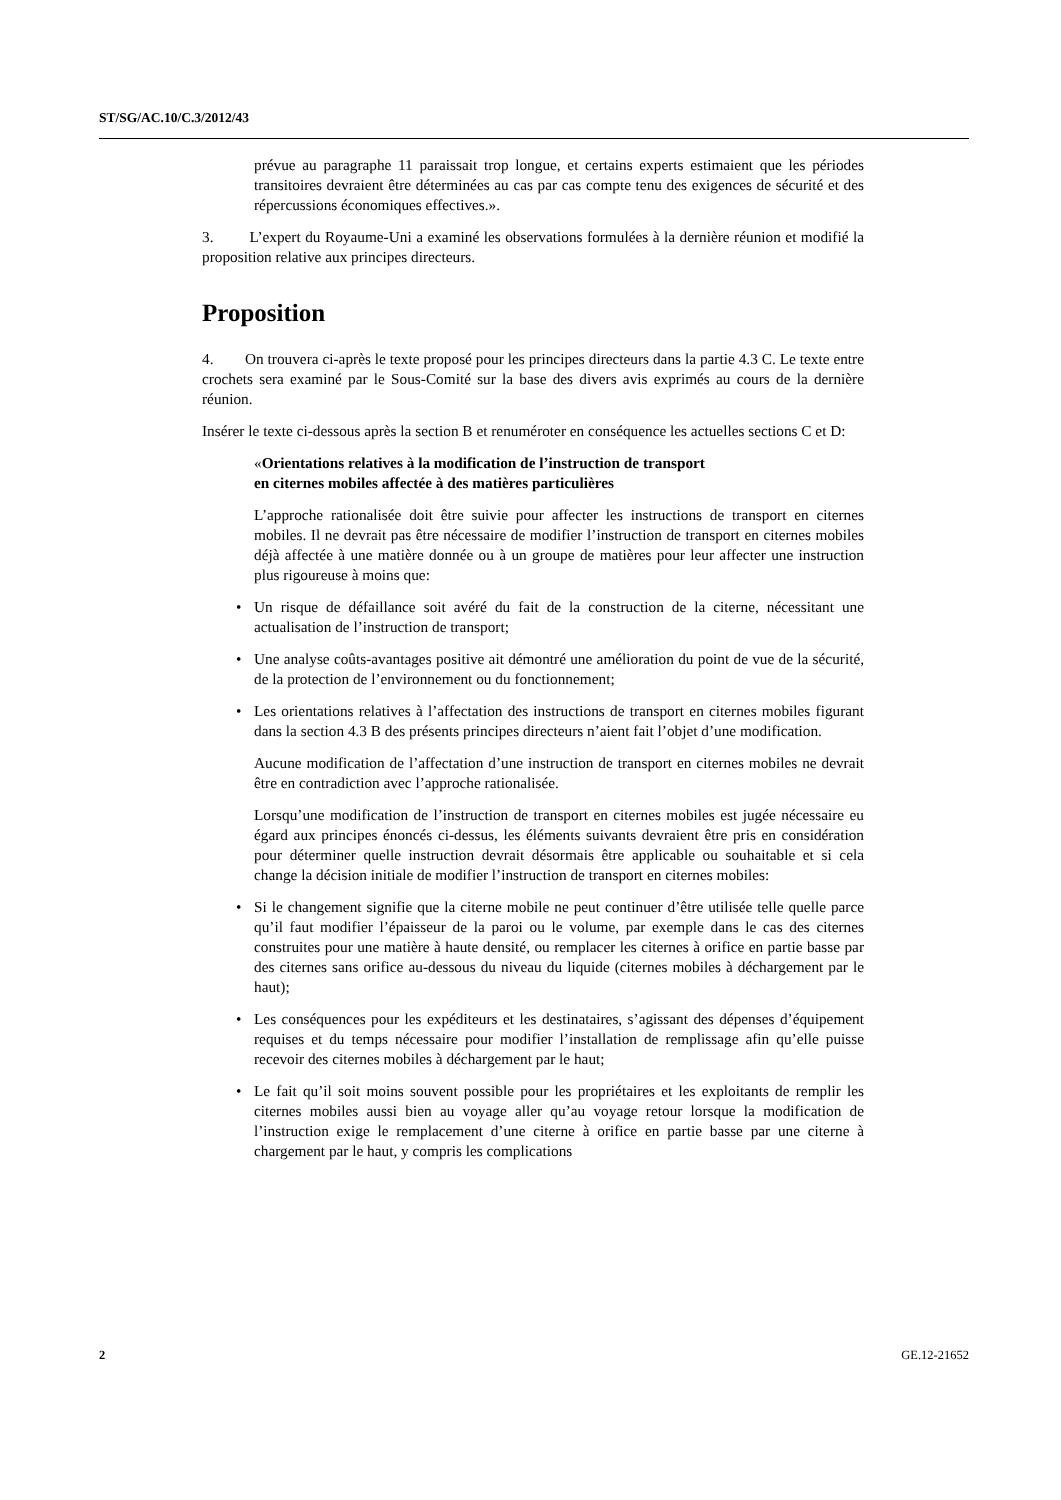ST/SG/AC.10/C.3/2012/43
prévue au paragraphe 11 paraissait trop longue, et certains experts estimaient que les périodes transitoires devraient être déterminées au cas par cas compte tenu des exigences de sécurité et des répercussions économiques effectives.».
3. L’expert du Royaume-Uni a examiné les observations formulées à la dernière réunion et modifié la proposition relative aux principes directeurs.
Proposition
4. On trouvera ci-après le texte proposé pour les principes directeurs dans la partie 4.3 C. Le texte entre crochets sera examiné par le Sous-Comité sur la base des divers avis exprimés au cours de la dernière réunion.
Insérer le texte ci-dessous après la section B et renuméroter en conséquence les actuelles sections C et D:
«Orientations relatives à la modification de l’instruction de transport
en citernes mobiles affectée à des matières particulières
L’approche rationalisée doit être suivie pour affecter les instructions de transport en citernes mobiles. Il ne devrait pas être nécessaire de modifier l’instruction de transport en citernes mobiles déjà affectée à une matière donnée ou à un groupe de matières pour leur affecter une instruction plus rigoureuse à moins que:
• Un risque de défaillance soit avéré du fait de la construction de la citerne, nécessitant une actualisation de l’instruction de transport;
• Une analyse coûts-avantages positive ait démontré une amélioration du point de vue de la sécurité, de la protection de l’environnement ou du fonctionnement;
• Les orientations relatives à l’affectation des instructions de transport en citernes mobiles figurant dans la section 4.3 B des présents principes directeurs n’aient fait l’objet d’une modification.
Aucune modification de l’affectation d’une instruction de transport en citernes mobiles ne devrait être en contradiction avec l’approche rationalisée.
Lorsqu’une modification de l’instruction de transport en citernes mobiles est jugée nécessaire eu égard aux principes énoncés ci-dessus, les éléments suivants devraient être pris en considération pour déterminer quelle instruction devrait désormais être applicable ou souhaitable et si cela change la décision initiale de modifier l’instruction de transport en citernes mobiles:
• Si le changement signifie que la citerne mobile ne peut continuer d’être utilisée telle quelle parce qu’il faut modifier l’épaisseur de la paroi ou le volume, par exemple dans le cas des citernes construites pour une matière à haute densité, ou remplacer les citernes à orifice en partie basse par des citernes sans orifice au-dessous du niveau du liquide (citernes mobiles à déchargement par le haut);
• Les conséquences pour les expéditeurs et les destinataires, s’agissant des dépenses d’équipement requises et du temps nécessaire pour modifier l’installation de remplissage afin qu’elle puisse recevoir des citernes mobiles à déchargement par le haut;
• Le fait qu’il soit moins souvent possible pour les propriétaires et les exploitants de remplir les citernes mobiles aussi bien au voyage aller qu’au voyage retour lorsque la modification de l’instruction exige le remplacement d’une citerne à orifice en partie basse par une citerne à chargement par le haut, y compris les complications
2 GE.12-21652